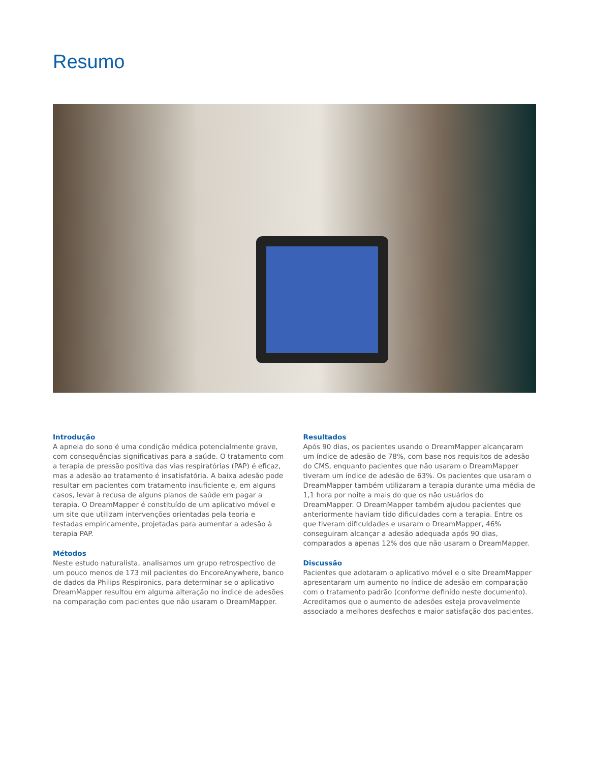Resumo
Introdução
A apneia do sono é uma condição médica potencialmente grave, com consequências significativas para a saúde. O tratamento com a terapia de pressão positiva das vias respiratórias (PAP) é eficaz, mas a adesão ao tratamento é insatisfatória. A baixa adesão pode resultar em pacientes com tratamento insuficiente e, em alguns casos, levar à recusa de alguns planos de saúde em pagar a terapia. O DreamMapper é constituído de um aplicativo móvel e um site que utilizam intervenções orientadas pela teoria e testadas empiricamente, projetadas para aumentar a adesão à terapia PAP.
Métodos
Neste estudo naturalista, analisamos um grupo retrospectivo de um pouco menos de 173 mil pacientes do EncoreAnywhere, banco de dados da Philips Respironics, para determinar se o aplicativo DreamMapper resultou em alguma alteração no índice de adesões na comparação com pacientes que não usaram o DreamMapper.
Resultados
Após 90 dias, os pacientes usando o DreamMapper alcançaram um índice de adesão de 78%, com base nos requisitos de adesão do CMS, enquanto pacientes que não usaram o DreamMapper tiveram um índice de adesão de 63%. Os pacientes que usaram o DreamMapper também utilizaram a terapia durante uma média de 1,1 hora por noite a mais do que os não usuários do DreamMapper. O DreamMapper também ajudou pacientes que anteriormente haviam tido dificuldades com a terapia. Entre os que tiveram dificuldades e usaram o DreamMapper, 46% conseguiram alcançar a adesão adequada após 90 dias, comparados a apenas 12% dos que não usaram o DreamMapper.
Discussão
Pacientes que adotaram o aplicativo móvel e o site DreamMapper apresentaram um aumento no índice de adesão em comparação com o tratamento padrão (conforme definido neste documento). Acreditamos que o aumento de adesões esteja provavelmente associado a melhores desfechos e maior satisfação dos pacientes.